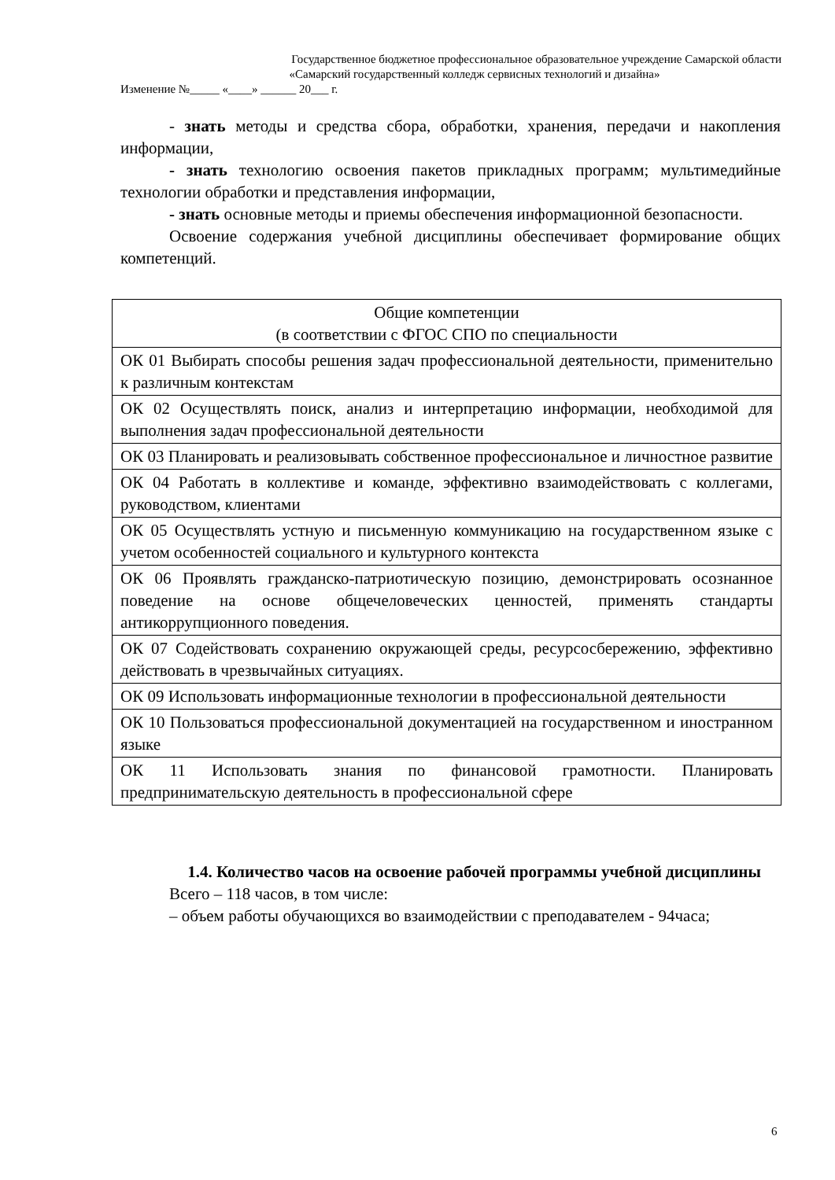Государственное бюджетное профессиональное образовательное учреждение Самарской области
«Самарский государственный колледж сервисных технологий и дизайна»
Изменение №_____ «____» ______ 20___ г.
- знать методы и средства сбора, обработки, хранения, передачи и накопления информации,
- знать технологию освоения пакетов прикладных программ; мультимедийные технологии обработки и представления информации,
- знать основные методы и приемы обеспечения информационной безопасности.
Освоение содержания учебной дисциплины обеспечивает формирование общих компетенций.
| Общие компетенции (в соответствии с ФГОС СПО по специальности |
| --- |
| ОК 01 Выбирать способы решения задач профессиональной деятельности, применительно к различным контекстам |
| ОК 02 Осуществлять поиск, анализ и интерпретацию информации, необходимой для выполнения задач профессиональной деятельности |
| ОК 03 Планировать и реализовывать собственное профессиональное и личностное развитие |
| ОК 04 Работать в коллективе и команде, эффективно взаимодействовать с коллегами, руководством, клиентами |
| ОК 05 Осуществлять устную и письменную коммуникацию на государственном языке с учетом особенностей социального и культурного контекста |
| ОК 06 Проявлять гражданско-патриотическую позицию, демонстрировать осознанное поведение на основе общечеловеческих ценностей, применять стандарты антикоррупционного поведения. |
| ОК 07 Содействовать сохранению окружающей среды, ресурсосбережению, эффективно действовать в чрезвычайных ситуациях. |
| ОК 09 Использовать информационные технологии в профессиональной деятельности |
| ОК 10 Пользоваться профессиональной документацией на государственном и иностранном языке |
| ОК 11 Использовать знания по финансовой грамотности. Планировать предпринимательскую деятельность в профессиональной сфере |
1.4. Количество часов на освоение рабочей программы учебной дисциплины
Всего – 118 часов, в том числе:
– объем работы обучающихся во взаимодействии с преподавателем - 94часа;
6